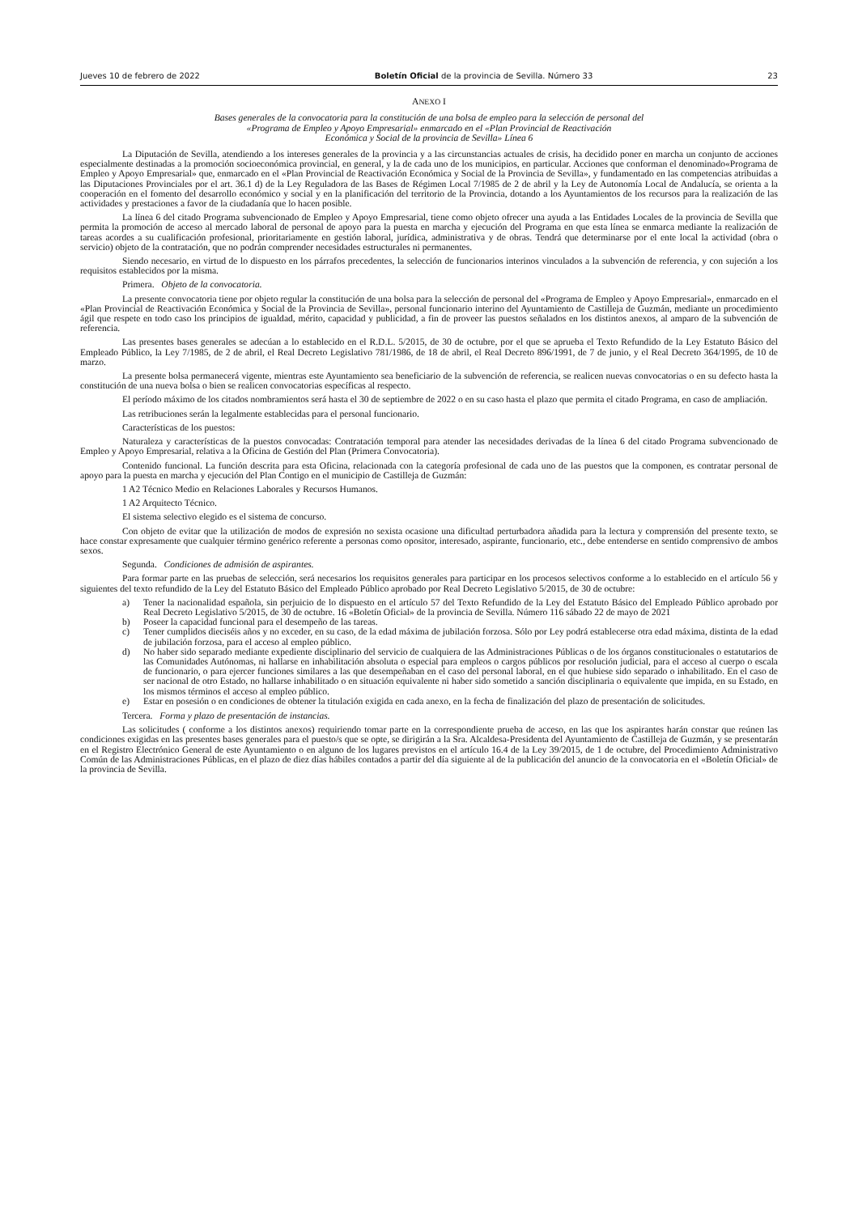Jueves 10 de febrero de 2022 Boletín Oficial de la provincia de Sevilla. Número 33 23
ANEXO I
Bases generales de la convocatoria para la constitución de una bolsa de empleo para la selección de personal del
«Programa de Empleo y Apoyo Empresarial» enmarcado en el «Plan Provincial de Reactivación
Económica y Social de la provincia de Sevilla» Línea 6
La Diputación de Sevilla, atendiendo a los intereses generales de la provincia y a las circunstancias actuales de crisis, ha decidido poner en marcha un conjunto de acciones especialmente destinadas a la promoción socioeconómica provincial, en general, y la de cada uno de los municipios, en particular. Acciones que conforman el denominado«Programa de Empleo y Apoyo Empresarial» que, enmarcado en el «Plan Provincial de Reactivación Económica y Social de la Provincia de Sevilla», y fundamentado en las competencias atribuidas a las Diputaciones Provinciales por el art. 36.1 d) de la Ley Reguladora de las Bases de Régimen Local 7/1985 de 2 de abril y la Ley de Autonomía Local de Andalucía, se orienta a la cooperación en el fomento del desarrollo económico y social y en la planificación del territorio de la Provincia, dotando a los Ayuntamientos de los recursos para la realización de las actividades y prestaciones a favor de la ciudadanía que lo hacen posible.
La línea 6 del citado Programa subvencionado de Empleo y Apoyo Empresarial, tiene como objeto ofrecer una ayuda a las Entidades Locales de la provincia de Sevilla que permita la promoción de acceso al mercado laboral de personal de apoyo para la puesta en marcha y ejecución del Programa en que esta línea se enmarca mediante la realización de tareas acordes a su cualificación profesional, prioritariamente en gestión laboral, jurídica, administrativa y de obras. Tendrá que determinarse por el ente local la actividad (obra o servicio) objeto de la contratación, que no podrán comprender necesidades estructurales ni permanentes.
Siendo necesario, en virtud de lo dispuesto en los párrafos precedentes, la selección de funcionarios interinos vinculados a la subvención de referencia, y con sujeción a los requisitos establecidos por la misma.
Primera. Objeto de la convocatoria.
La presente convocatoria tiene por objeto regular la constitución de una bolsa para la selección de personal del «Programa de Empleo y Apoyo Empresarial», enmarcado en el «Plan Provincial de Reactivación Económica y Social de la Provincia de Sevilla», personal funcionario interino del Ayuntamiento de Castilleja de Guzmán, mediante un procedimiento ágil que respete en todo caso los principios de igualdad, mérito, capacidad y publicidad, a fin de proveer las puestos señalados en los distintos anexos, al amparo de la subvención de referencia.
Las presentes bases generales se adecúan a lo establecido en el R.D.L. 5/2015, de 30 de octubre, por el que se aprueba el Texto Refundido de la Ley Estatuto Básico del Empleado Público, la Ley 7/1985, de 2 de abril, el Real Decreto Legislativo 781/1986, de 18 de abril, el Real Decreto 896/1991, de 7 de junio, y el Real Decreto 364/1995, de 10 de marzo.
La presente bolsa permanecerá vigente, mientras este Ayuntamiento sea beneficiario de la subvención de referencia, se realicen nuevas convocatorias o en su defecto hasta la constitución de una nueva bolsa o bien se realicen convocatorias específicas al respecto.
El período máximo de los citados nombramientos será hasta el 30 de septiembre de 2022 o en su caso hasta el plazo que permita el citado Programa, en caso de ampliación.
Las retribuciones serán la legalmente establecidas para el personal funcionario.
Características de los puestos:
Naturaleza y características de la puestos convocadas: Contratación temporal para atender las necesidades derivadas de la línea 6 del citado Programa subvencionado de Empleo y Apoyo Empresarial, relativa a la Oficina de Gestión del Plan (Primera Convocatoria).
Contenido funcional. La función descrita para esta Oficina, relacionada con la categoría profesional de cada uno de las puestos que la componen, es contratar personal de apoyo para la puesta en marcha y ejecución del Plan Contigo en el municipio de Castilleja de Guzmán:
1 A2 Técnico Medio en Relaciones Laborales y Recursos Humanos.
1 A2 Arquitecto Técnico.
El sistema selectivo elegido es el sistema de concurso.
Con objeto de evitar que la utilización de modos de expresión no sexista ocasione una dificultad perturbadora añadida para la lectura y comprensión del presente texto, se hace constar expresamente que cualquier término genérico referente a personas como opositor, interesado, aspirante, funcionario, etc., debe entenderse en sentido comprensivo de ambos sexos.
Segunda. Condiciones de admisión de aspirantes.
Para formar parte en las pruebas de selección, será necesarios los requisitos generales para participar en los procesos selectivos conforme a lo establecido en el artículo 56 y siguientes del texto refundido de la Ley del Estatuto Básico del Empleado Público aprobado por Real Decreto Legislativo 5/2015, de 30 de octubre:
a) Tener la nacionalidad española, sin perjuicio de lo dispuesto en el artículo 57 del Texto Refundido de la Ley del Estatuto Básico del Empleado Público aprobado por Real Decreto Legislativo 5/2015, de 30 de octubre. 16 «Boletín Oficial» de la provincia de Sevilla. Número 116 sábado 22 de mayo de 2021
b) Poseer la capacidad funcional para el desempeño de las tareas.
c) Tener cumplidos dieciséis años y no exceder, en su caso, de la edad máxima de jubilación forzosa. Sólo por Ley podrá establecerse otra edad máxima, distinta de la edad de jubilación forzosa, para el acceso al empleo público.
d) No haber sido separado mediante expediente disciplinario del servicio de cualquiera de las Administraciones Públicas o de los órganos constitucionales o estatutarios de las Comunidades Autónomas, ni hallarse en inhabilitación absoluta o especial para empleos o cargos públicos por resolución judicial, para el acceso al cuerpo o escala de funcionario, o para ejercer funciones similares a las que desempeñaban en el caso del personal laboral, en el que hubiese sido separado o inhabilitado. En el caso de ser nacional de otro Estado, no hallarse inhabilitado o en situación equivalente ni haber sido sometido a sanción disciplinaria o equivalente que impida, en su Estado, en los mismos términos el acceso al empleo público.
e) Estar en posesión o en condiciones de obtener la titulación exigida en cada anexo, en la fecha de finalización del plazo de presentación de solicitudes.
Tercera. Forma y plazo de presentación de instancias.
Las solicitudes ( conforme a los distintos anexos) requiriendo tomar parte en la correspondiente prueba de acceso, en las que los aspirantes harán constar que reúnen las condiciones exigidas en las presentes bases generales para el puesto/s que se opte, se dirigirán a la Sra. Alcaldesa-Presidenta del Ayuntamiento de Castilleja de Guzmán, y se presentarán en el Registro Electrónico General de este Ayuntamiento o en alguno de los lugares previstos en el artículo 16.4 de la Ley 39/2015, de 1 de octubre, del Procedimiento Administrativo Común de las Administraciones Públicas, en el plazo de diez días hábiles contados a partir del día siguiente al de la publicación del anuncio de la convocatoria en el «Boletín Oficial» de la provincia de Sevilla.